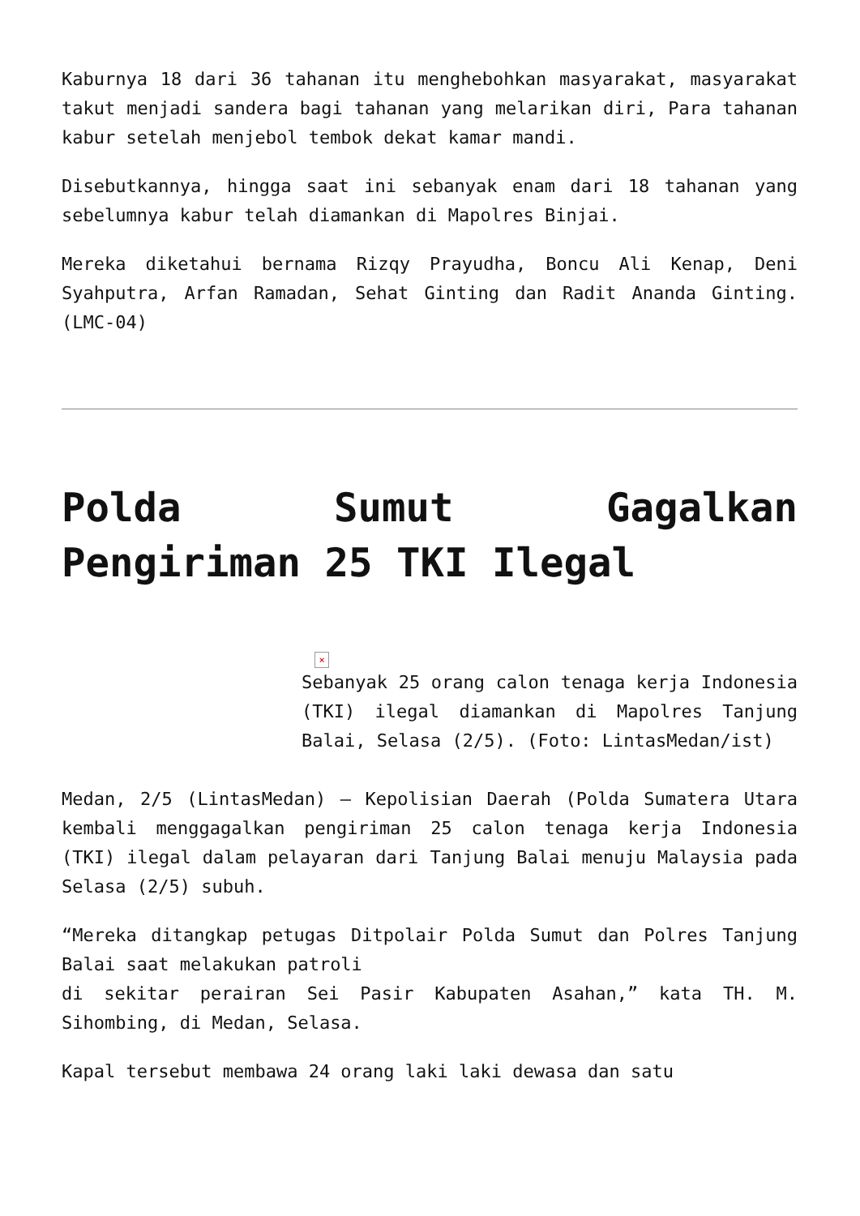Kaburnya 18 dari 36 tahanan itu menghebohkan masyarakat, masyarakat takut menjadi sandera bagi tahanan yang melarikan diri, Para tahanan kabur setelah menjebol tembok dekat kamar mandi.
Disebutkannya, hingga saat ini sebanyak enam dari 18 tahanan yang sebelumnya kabur telah diamankan di Mapolres Binjai.
Mereka diketahui bernama Rizqy Prayudha, Boncu Ali Kenap, Deni Syahputra, Arfan Ramadan, Sehat Ginting dan Radit Ananda Ginting. (LMC-04)
Polda Sumut Gagalkan Pengiriman 25 TKI Ilegal
×
Sebanyak 25 orang calon tenaga kerja Indonesia (TKI) ilegal diamankan di Mapolres Tanjung Balai, Selasa (2/5). (Foto: LintasMedan/ist)
Medan, 2/5 (LintasMedan) – Kepolisian Daerah (Polda Sumatera Utara kembali menggagalkan pengiriman 25 calon tenaga kerja Indonesia (TKI) ilegal dalam pelayaran dari Tanjung Balai menuju Malaysia pada Selasa (2/5) subuh.
“Mereka ditangkap petugas Ditpolair Polda Sumut dan Polres Tanjung Balai saat melakukan patroli
di sekitar perairan Sei Pasir Kabupaten Asahan,” kata TH. M. Sihombing, di Medan, Selasa.
Kapal tersebut membawa 24 orang laki laki dewasa dan satu